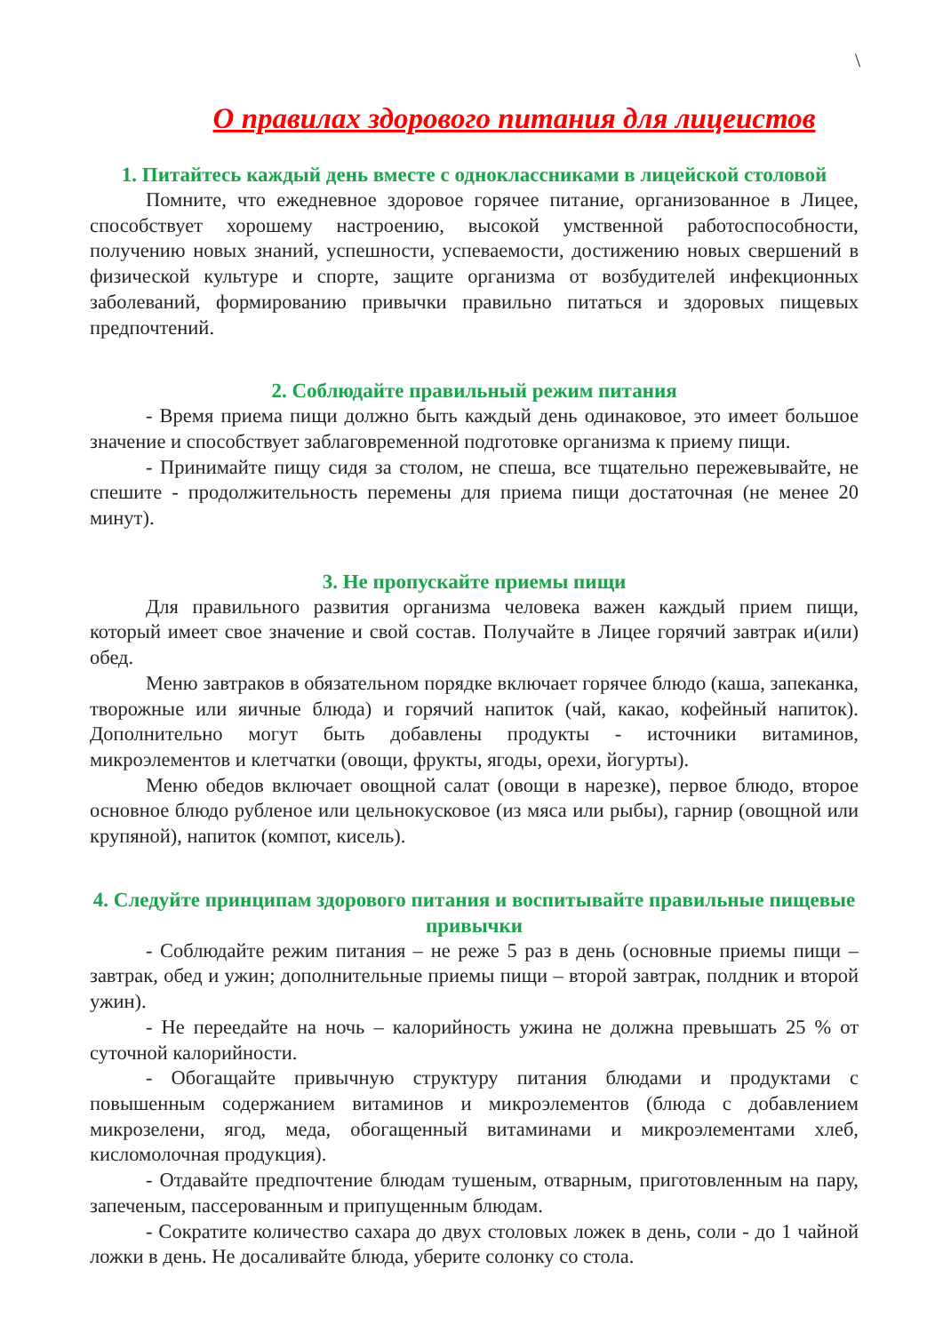\
О правилах здорового питания для лицеистов
1. Питайтесь каждый день вместе с одноклассниками в лицейской столовой
Помните, что ежедневное здоровое горячее питание, организованное в Лицее, способствует хорошему настроению, высокой умственной работоспособности, получению новых знаний, успешности, успеваемости, достижению новых свершений в физической культуре и спорте, защите организма от возбудителей инфекционных заболеваний, формированию привычки правильно питаться и здоровых пищевых предпочтений.
2. Соблюдайте правильный режим питания
- Время приема пищи должно быть каждый день одинаковое, это имеет большое значение и способствует заблаговременной подготовке организма к приему пищи.
- Принимайте пищу сидя за столом, не спеша, все тщательно пережевывайте, не спешите - продолжительность перемены для приема пищи достаточная (не менее 20 минут).
3. Не пропускайте приемы пищи
Для правильного развития организма человека важен каждый прием пищи, который имеет свое значение и свой состав. Получайте в Лицее горячий завтрак и(или) обед.
Меню завтраков в обязательном порядке включает горячее блюдо (каша, запеканка, творожные или яичные блюда) и горячий напиток (чай, какао, кофейный напиток). Дополнительно могут быть добавлены продукты - источники витаминов, микроэлементов и клетчатки (овощи, фрукты, ягоды, орехи, йогурты).
Меню обедов включает овощной салат (овощи в нарезке), первое блюдо, второе основное блюдо рубленое или цельнокусковое (из мяса или рыбы), гарнир (овощной или крупяной), напиток (компот, кисель).
4. Следуйте принципам здорового питания и воспитывайте правильные пищевые привычки
- Соблюдайте режим питания – не реже 5 раз в день (основные приемы пищи – завтрак, обед и ужин; дополнительные приемы пищи – второй завтрак, полдник и второй ужин).
- Не переедайте на ночь – калорийность ужина не должна превышать 25 % от суточной калорийности.
- Обогащайте привычную структуру питания блюдами и продуктами с повышенным содержанием витаминов и микроэлементов (блюда с добавлением микрозелени, ягод, меда, обогащенный витаминами и микроэлементами хлеб, кисломолочная продукция).
- Отдавайте предпочтение блюдам тушеным, отварным, приготовленным на пару, запеченым, пассерованным и припущенным блюдам.
- Сократите количество сахара до двух столовых ложек в день, соли - до 1 чайной ложки в день. Не досаливайте блюда, уберите солонку со стола.